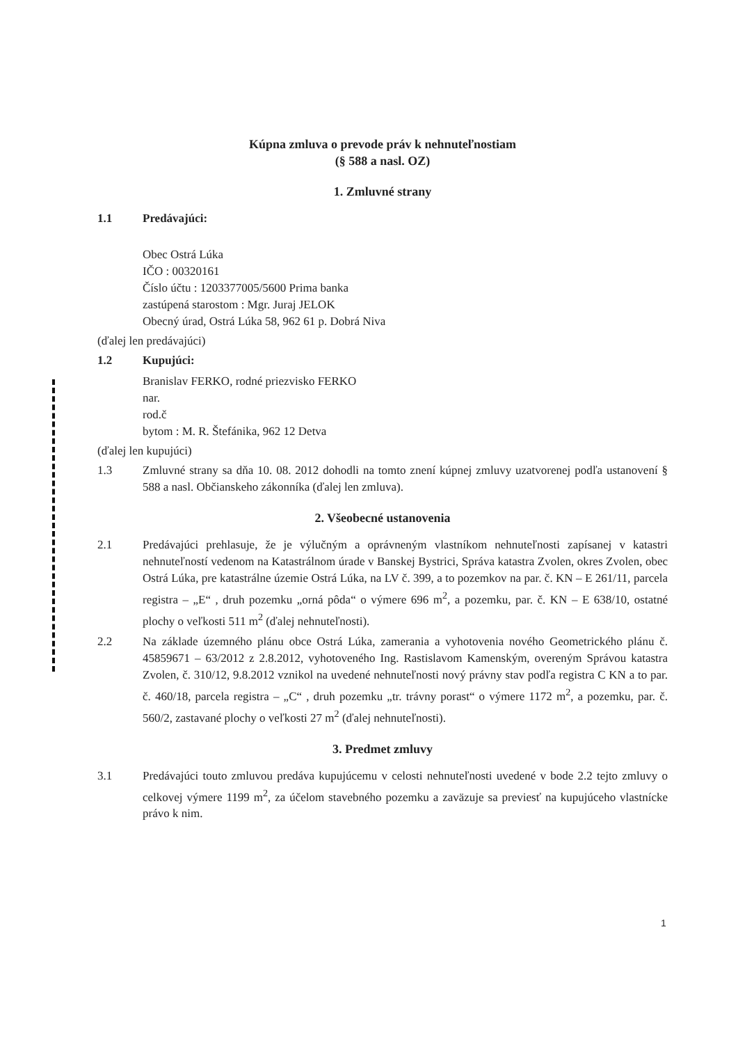Kúpna zmluva o prevode práv k nehnuteľnostiam
(§ 588 a nasl. OZ)
1. Zmluvné strany
1.1 Predávajúci:
Obec Ostrá Lúka
IČO : 00320161
Číslo účtu : 1203377005/5600 Prima banka
zastúpená starostom : Mgr. Juraj JELOK
Obecný úrad, Ostrá Lúka 58, 962 61 p. Dobrá Niva
(ďalej len predávajúci)
1.2 Kupujúci:
Branislav FERKO, rodné priezvisko FERKO
nar.
rod.č
bytom : M. R. Štefánika, 962 12 Detva
(ďalej len kupujúci)
1.3 Zmluvné strany sa dňa 10. 08. 2012 dohodli na tomto znení kúpnej zmluvy uzatvorenej podľa ustanovení § 588 a nasl. Občianskeho zákonníka (ďalej len zmluva).
2. Všeobecné ustanovenia
2.1 Predávajúci prehlasuje, že je výlučným a oprávneným vlastníkom nehnuteľnosti zapísanej v katastri nehnuteľností vedenom na Katastrálnom úrade v Banskej Bystrici, Správa katastra Zvolen, okres Zvolen, obec Ostrá Lúka, pre katastrálne územie Ostrá Lúka, na LV č. 399, a to pozemkov na par. č. KN – E 261/11, parcela registra – „E“ , druh pozemku „orná pôda“ o výmere 696 m<sup>2</sup>, a pozemku, par. č. KN – E 638/10, ostatné plochy o veľkosti 511 m<sup>2</sup> (ďalej nehnuteľnosti).
2.2 Na základe územného plánu obce Ostrá Lúka, zamerania a vyhotovenia nového Geometrického plánu č. 45859671 – 63/2012 z 2.8.2012, vyhotoveného Ing. Rastislavom Kamenským, overeným Správou katastra Zvolen, č. 310/12, 9.8.2012 vznikol na uvedené nehnuteľnosti nový právny stav podľa registra C KN a to par. č. 460/18, parcela registra – „C“ , druh pozemku „tr. trávny porast“ o výmere 1172 m<sup>2</sup>, a pozemku, par. č. 560/2, zastavané plochy o veľkosti 27 m<sup>2</sup> (ďalej nehnuteľnosti).
3. Predmet zmluvy
3.1 Predávajúci touto zmluvou predáva kupujúcemu v celosti nehnuteľnosti uvedené v bode 2.2 tejto zmluvy o celkovej výmere 1199 m<sup>2</sup>, za účelom stavebného pozemku a zaväzuje sa previesť na kupujúceho vlastnícke právo k nim.
1